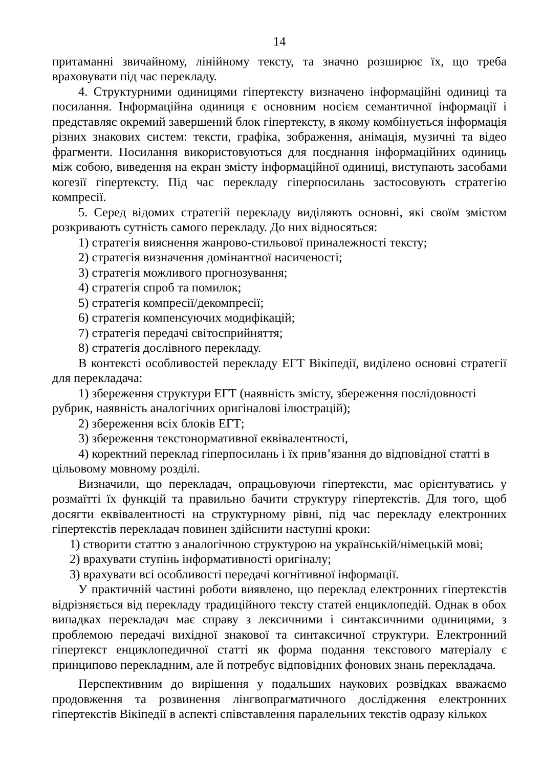14
притаманні звичайному, лінійному тексту, та значно розширює їх, що треба враховувати під час перекладу.
4. Структурними одиницями гіпертексту визначено інформаційні одиниці та посилання. Інформаційна одиниця є основним носієм семантичної інформації і представляє окремий завершений блок гіпертексту, в якому комбінується інформація різних знакових систем: тексти, графіка, зображення, анімація, музичні та відео фрагменти. Посилання використовуються для поєднання інформаційних одиниць між собою, виведення на екран змісту інформаційної одиниці, виступають засобами когезії гіпертексту. Під час перекладу гіперпосилань застосовують стратегію компресії.
5. Серед відомих стратегій перекладу виділяють основні, які своїм змістом розкривають сутність самого перекладу. До них відносяться:
1) стратегія вияснення жанрово-стильової приналежності тексту;
2) стратегія визначення домінантної насиченості;
3) стратегія можливого прогнозування;
4) стратегія спроб та помилок;
5) стратегія компресії/декомпресії;
6) стратегія компенсуючих модифікацій;
7) стратегія передачі світосприйняття;
8) стратегія дослівного перекладу.
В контексті особливостей перекладу ЕГТ Вікіпедії, виділено основні стратегії для перекладача:
1) збереження структури ЕГТ (наявність змісту, збереження послідовності рубрик, наявність аналогічних оригіналові ілюстрацій);
2) збереження всіх блоків ЕГТ;
3) збереження текстонормативної еквівалентності,
4) коректний переклад гіперпосилань і їх прив’язання до відповідної статті в цільовому мовному розділі.
Визначили, що перекладач, опрацьовуючи гіпертексти, має орієнтуватись у розмаїтті їх функцій та правильно бачити структуру гіпертекстів. Для того, щоб досягти еквівалентності на структурному рівні, під час перекладу електронних гіпертекстів перекладач повинен здійснити наступні кроки:
1) створити статтю з аналогічною структурою на українській/німецькій мові;
2) врахувати ступінь інформативності оригіналу;
3) врахувати всі особливості передачі когнітивної інформації.
У практичній частині роботи виявлено, що переклад електронних гіпертекстів відрізняється від перекладу традиційного тексту статей енциклопедій. Однак в обох випадках перекладач має справу з лексичними і синтаксичними одиницями, з проблемою передачі вихідної знакової та синтаксичної структури. Електронний гіпертекст енциклопедичної статті як форма подання текстового матеріалу є принципово перекладним, але й потребує відповідних фонових знань перекладача.
Перспективним до вирішення у подальших наукових розвідках вважаємо продовження та розвинення лінгвопрагматичного дослідження електронних гіпертекстів Вікіпедії в аспекті співставлення паралельних текстів одразу кількох